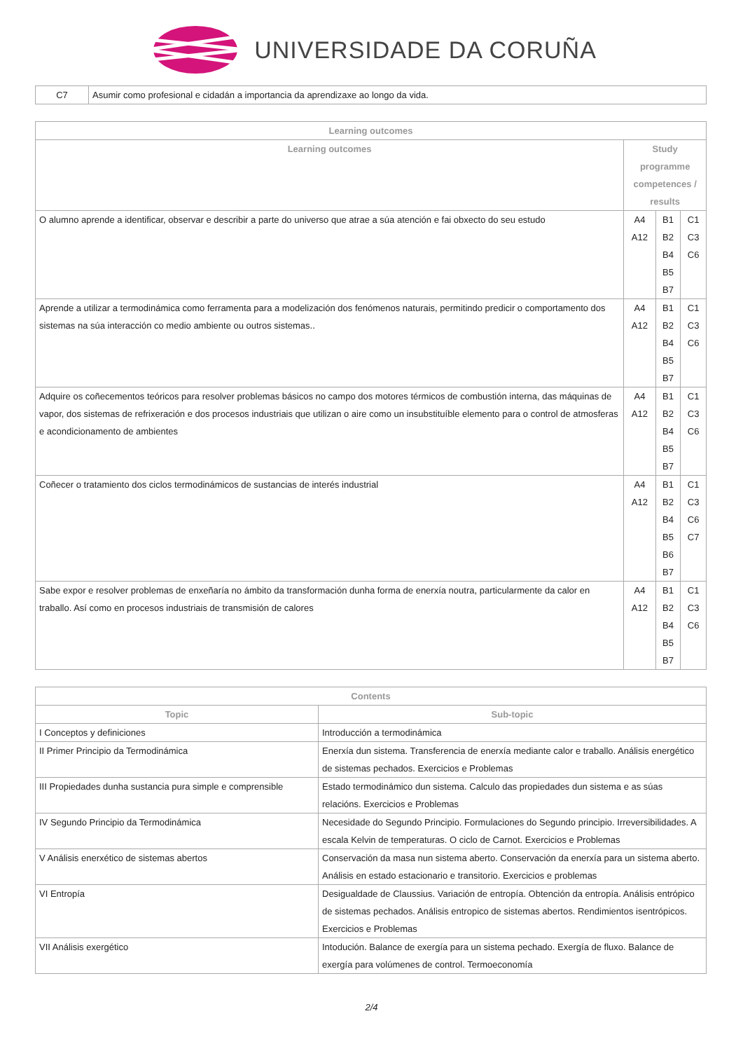UNIVERSIDADE DA CORUÑA
| C7 | Asumir como profesional e cidadán a importancia da aprendizaxe ao longo da vida. |
| Learning outcomes | | | |
| --- | --- | --- | --- |
| Learning outcomes | Study programme competences / results | | |
| O alumno aprende a identificar, observar e describir a parte do universo que atrae a súa atención e fai obxecto do seu estudo | A4 A12 | B1 B2 B4 B5 B7 | C1 C3 C6 |
| Aprende a utilizar a termodinámica como ferramenta para a modelización dos fenómenos naturais, permitindo predicir o comportamento dos sistemas na súa interacción co medio ambiente ou outros sistemas.. | A4 A12 | B1 B2 B4 B5 B7 | C1 C3 C6 |
| Adquire os coñecementos teóricos para resolver problemas básicos no campo dos motores térmicos de combustión interna, das máquinas de vapor, dos sistemas de refrixeración e dos procesos industriais que utilizan o aire como un insubstituíble elemento para o control de atmosferas e acondicionamento de ambientes | A4 A12 | B1 B2 B4 B5 B7 | C1 C3 C6 |
| Coñecer o tratamiento dos ciclos termodinámicos de sustancias de interés industrial | A4 A12 | B1 B2 B4 B5 B6 B7 | C1 C3 C6 C7 |
| Sabe expor e resolver problemas de enxeñaría no ámbito da transformación dunha forma de enerxía noutra, particularmente da calor en traballo. Así como en procesos industriais de transmisión de calores | A4 A12 | B1 B2 B4 B5 B7 | C1 C3 C6 |
| Contents | |
| --- | --- |
| Topic | Sub-topic |
| I Conceptos y definiciones | Introducción a termodinámica |
| II Primer Principio da Termodinámica | Enerxía dun sistema. Transferencia de enerxía mediante calor e traballo. Análisis energético de sistemas pechados. Exercicios e Problemas |
| III Propiedades dunha sustancia pura simple e comprensible | Estado termodinámico dun sistema. Calculo das propiedades dun sistema e as súas relacións. Exercicios e Problemas |
| IV Segundo Principio da Termodinámica | Necesidade do Segundo Principio. Formulaciones do Segundo principio. Irreversibilidades. A escala Kelvin de temperaturas. O ciclo de Carnot. Exercicios e Problemas |
| V Análisis enerxético de sistemas abertos | Conservación da masa nun sistema aberto. Conservación da enerxía para un sistema aberto. Análisis en estado estacionario e transitorio. Exercicios e problemas |
| VI Entropía | Desigualdade de Claussius. Variación de entropía. Obtención da entropía. Análisis entrópico de sistemas pechados. Análisis entropico de sistemas abertos. Rendimientos isentrópicos. Exercicios e Problemas |
| VII Análisis exergético | Intodución. Balance de exergía para un sistema pechado. Exergía de fluxo. Balance de exergía para volúmenes de control. Termoeconomía |
2/4